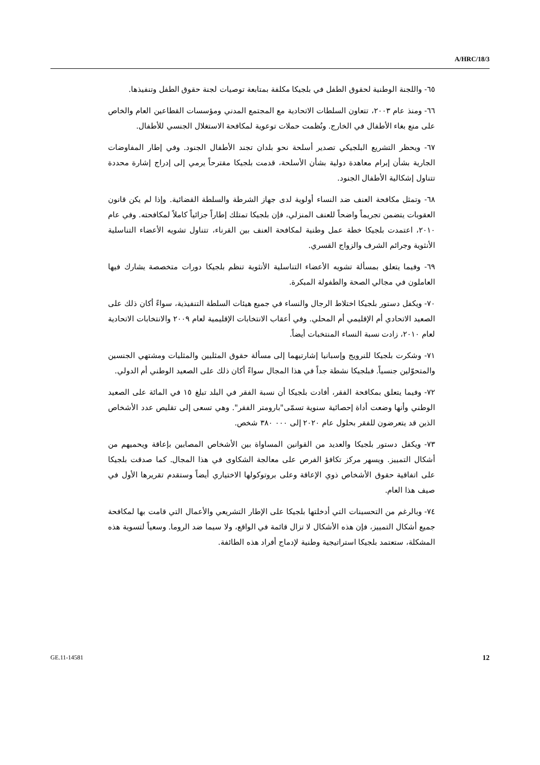A/HRC/18/3
٦٥- واللجنة الوطنية لحقوق الطفل في بلجيكا مكلفة بمتابعة توصيات لجنة حقوق الطفل وتنفيذها.
٦٦- ومنذ عام ٢٠٠٣، تتعاون السلطات الاتحادية مع المجتمع المدني ومؤسسات القطاعين العام والخاص على منع بغاء الأطفال في الخارج. ونُظمت حملات توعوية لمكافحة الاستغلال الجنسي للأطفال.
٦٧- ويحظر التشريع البلجيكي تصدير أسلحة نحو بلدان تجند الأطفال الجنود. وفي إطار المفاوضات الجارية بشأن إبرام معاهدة دولية بشأن الأسلحة، قدمت بلجيكا مقترحاً يرمي إلى إدراج إشارة محددة تتناول إشكالية الأطفال الجنود.
٦٨- وتمثل مكافحة العنف ضد النساء أولوية لدى جهاز الشرطة والسلطة القضائية. وإذا لم يكن قانون العقوبات يتضمن تجريماً واضحاً للعنف المنزلي، فإن بلجيكا تمتلك إطاراً جزائياً كاملاً لمكافحته. وفي عام ٢٠١٠، اعتمدت بلجيكا خطة عمل وطنية لمكافحة العنف بين القرناء، تتناول تشويه الأعضاء التناسلية الأنثوية وجرائم الشرف والزواج القسري.
٦٩- وفيما يتعلق بمسألة تشويه الأعضاء التناسلية الأنثوية تنظم بلجيكا دورات متخصصة يشارك فيها العاملون في مجالي الصحة والطفولة المبكرة.
٧٠- ويكفل دستور بلجيكا اختلاط الرجال والنساء في جميع هيئات السلطة التنفيذية، سواءً أكان ذلك على الصعيد الاتحادي أم الإقليمي أم المحلي. وفي أعقاب الانتخابات الإقليمية لعام ٢٠٠٩ والانتخابات الاتحادية لعام ٢٠١٠، زادت نسبة النساء المنتخبات أيضاً.
٧١- وشكرت بلجيكا للنرويج وإسبانيا إشارتيهما إلى مسألة حقوق المثليين والمثليات ومشتهي الجنسين والمتحوّلين جنسياً. فبلجيكا نشطة جداً في هذا المجال سواءً أكان ذلك على الصعيد الوطني أم الدولي.
٧٢- وفيما يتعلق بمكافحة الفقر، أفادت بلجيكا أن نسبة الفقر في البلد تبلغ ١٥ في المائة على الصعيد الوطني وأنها وضعت أداة إحصائية سنوية تسمّى"بارومتر الفقر". وهي تسعى إلى تقليص عدد الأشخاص الذين قد يتعرضون للفقر بحلول عام ٢٠٢٠ إلى ٠٠٠ ٣٨٠ شخص.
٧٣- ويكفل دستور بلجيكا والعديد من القوانين المساواة بين الأشخاص المصابين بإعاقة ويحميهم من أشكال التمييز. ويسهر مركز تكافؤ الفرص على معالجة الشكاوى في هذا المجال. كما صدقت بلجيكا على اتفاقية حقوق الأشخاص ذوي الإعاقة وعلى بروتوكولها الاختياري أيضاً وستقدم تقريرها الأول في صيف هذا العام.
٧٤- وبالرغم من التحسينات التي أدخلتها بلجيكا على الإطار التشريعي والأعمال التي قامت بها لمكافحة جميع أشكال التمييز، فإن هذه الأشكال لا تزال قائمة في الواقع، ولا سيما ضد الروما. وسعياً لتسوية هذه المشكلة، ستعتمد بلجيكا استراتيجية وطنية لإدماج أفراد هذه الطائفة.
GE.11-14581 12